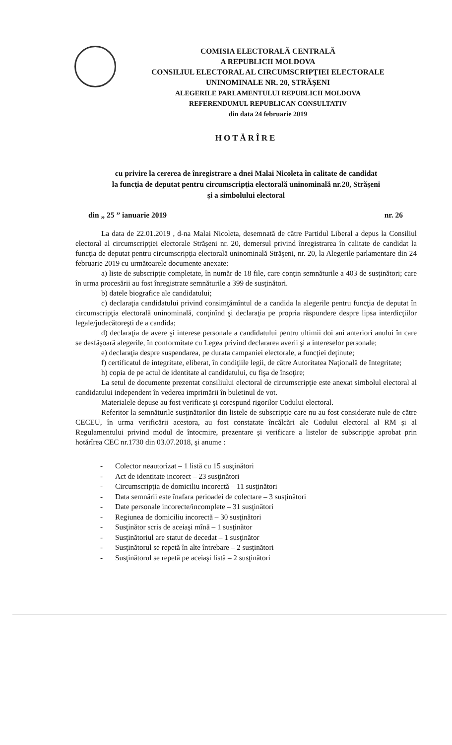COMISIA ELECTORALĂ CENTRALĂ
A REPUBLICII MOLDOVA
CONSILIUL ELECTORAL AL CIRCUMSCRIPŢIEI ELECTORALE
UNINOMINALE NR. 20, STRĂŞENI
ALEGERILE PARLAMENTULUI REPUBLICII MOLDOVA
REFERENDUMUL REPUBLICAN CONSULTATIV
din data 24 februarie 2019
HOTĂRÎRE
cu privire la cererea de înregistrare a dnei Malai Nicoleta în calitate de candidat
la funcţia de deputat pentru circumscripţia electorală uninominală nr.20, Străşeni
şi a simbolului electoral
din „ 25 ” ianuarie 2019 nr. 26
La data de 22.01.2019 , d-na Malai Nicoleta, desemnată de către Partidul Liberal a depus la Consiliul electoral al circumscripţiei electorale Străşeni nr. 20, demersul privind înregistrarea în calitate de candidat la funcţia de deputat pentru circumscripţia electorală uninominală Străşeni, nr. 20, la Alegerile parlamentare din 24 februarie 2019 cu următoarele documente anexate:
a) liste de subscripţie completate, în număr de 18 file, care conţin semnăturile a 403 de susţinători; care în urma procesării au fost înregistrate semnăturile a 399 de susţinători.
b) datele biografice ale candidatului;
c) declaraţia candidatului privind consimţămîntul de a candida la alegerile pentru funcţia de deputat în circumscripţia electorală uninominală, conţinînd şi declaraţia pe propria răspundere despre lipsa interdicţiilor legale/judecătoreşti de a candida;
d) declaraţia de avere şi interese personale a candidatului pentru ultimii doi ani anteriori anului în care se desfăşoară alegerile, în conformitate cu Legea privind declararea averii şi a intereselor personale;
e) declaraţia despre suspendarea, pe durata campaniei electorale, a funcţiei deţinute;
f) certificatul de integritate, eliberat, în condiţiile legii, de către Autoritatea Naţională de Integritate;
h) copia de pe actul de identitate al candidatului, cu fişa de însoţire;
La setul de documente prezentat consiliului electoral de circumscripţie este anexat simbolul electoral al candidatului independent în vederea imprimării în buletinul de vot.
Materialele depuse au fost verificate şi corespund rigorilor Codului electoral.
Referitor la semnăturile susţinătorilor din listele de subscripţie care nu au fost considerate nule de către CECEU, în urma verificării acestora, au fost constatate încălcări ale Codului electoral al RM şi al Regulamentului privind modul de întocmire, prezentare şi verificare a listelor de subscripţie aprobat prin hotărîrea CEC nr.1730 din 03.07.2018, şi anume :
- Colector neautorizat – 1 listă cu 15 susţinători
- Act de identitate incorect – 23 susţinători
- Circumscripţia de domiciliu incorectă – 11 susţinători
- Data semnării este înafara perioadei de colectare – 3 susţinători
- Date personale incorecte/incomplete – 31 susţinători
- Regiunea de domiciliu incorectă – 30 susţinători
- Susţinător scris de aceiaşi mînă – 1 susţinător
- Susţinătoriul are statut de decedat – 1 susţinător
- Susţinătorul se repetă în alte întrebare – 2 susţinători
- Susţinătorul se repetă pe aceiaşi listă – 2 susţinători